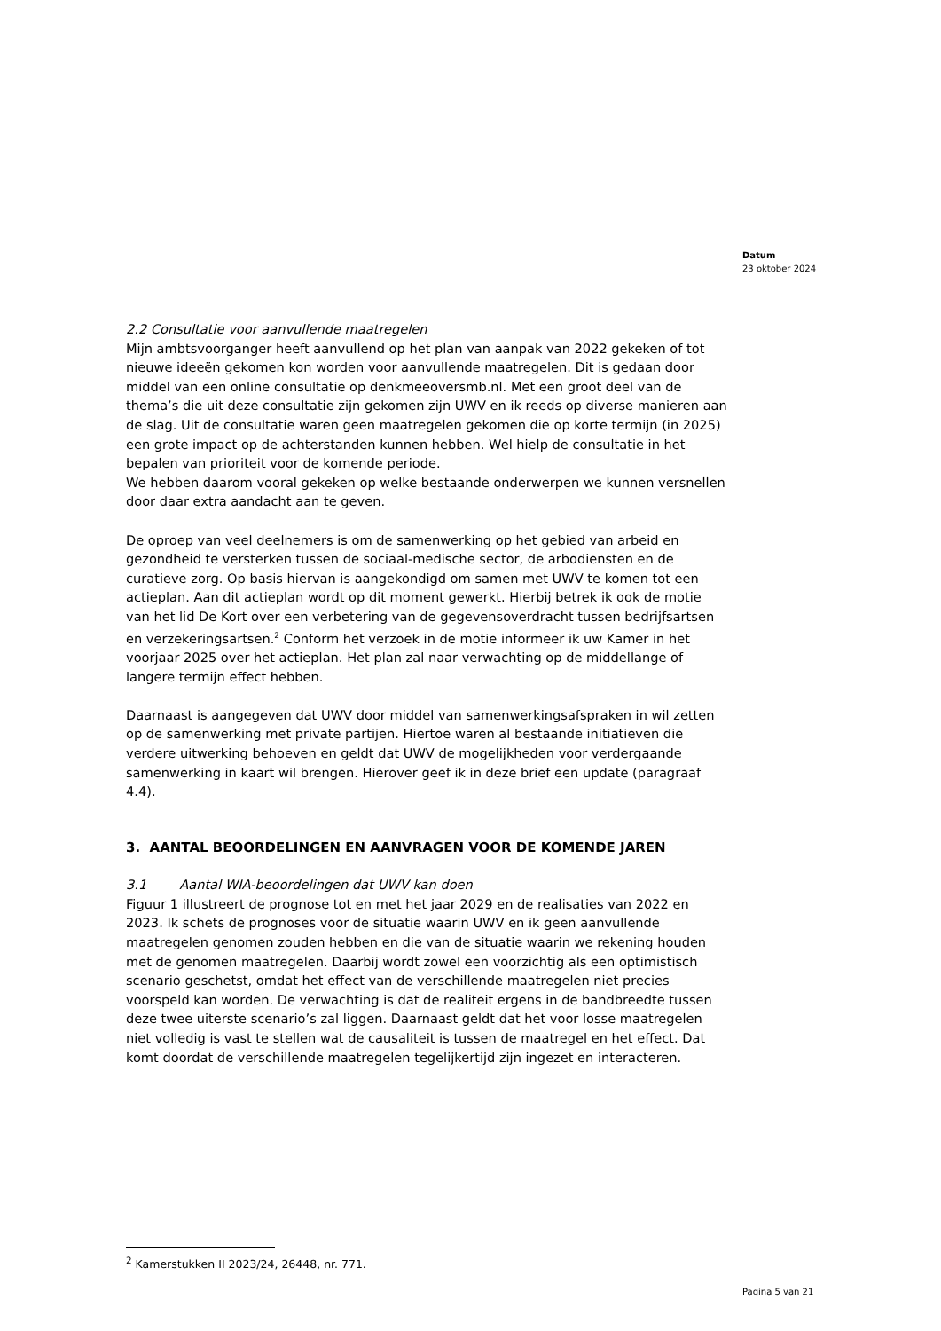Datum
23 oktober 2024
2.2 Consultatie voor aanvullende maatregelen
Mijn ambtsvoorganger heeft aanvullend op het plan van aanpak van 2022 gekeken of tot nieuwe ideeën gekomen kon worden voor aanvullende maatregelen. Dit is gedaan door middel van een online consultatie op denkmeeoversmb.nl. Met een groot deel van de thema’s die uit deze consultatie zijn gekomen zijn UWV en ik reeds op diverse manieren aan de slag. Uit de consultatie waren geen maatregelen gekomen die op korte termijn (in 2025) een grote impact op de achterstanden kunnen hebben. Wel hielp de consultatie in het bepalen van prioriteit voor de komende periode.
We hebben daarom vooral gekeken op welke bestaande onderwerpen we kunnen versnellen door daar extra aandacht aan te geven.
De oproep van veel deelnemers is om de samenwerking op het gebied van arbeid en gezondheid te versterken tussen de sociaal-medische sector, de arbodiensten en de curatieve zorg. Op basis hiervan is aangekondigd om samen met UWV te komen tot een actieplan. Aan dit actieplan wordt op dit moment gewerkt. Hierbij betrek ik ook de motie van het lid De Kort over een verbetering van de gegevensoverdracht tussen bedrijfsartsen en verzekeringsartsen.<sup>2</sup> Conform het verzoek in de motie informeer ik uw Kamer in het voorjaar 2025 over het actieplan. Het plan zal naar verwachting op de middellange of langere termijn effect hebben.
Daarnaast is aangegeven dat UWV door middel van samenwerkingsafspraken in wil zetten op de samenwerking met private partijen. Hiertoe waren al bestaande initiatieven die verdere uitwerking behoeven en geldt dat UWV de mogelijkheden voor verdergaande samenwerking in kaart wil brengen. Hierover geef ik in deze brief een update (paragraaf 4.4).
3. AANTAL BEOORDELINGEN EN AANVRAGEN VOOR DE KOMENDE JAREN
3.1 Aantal WIA-beoordelingen dat UWV kan doen
Figuur 1 illustreert de prognose tot en met het jaar 2029 en de realisaties van 2022 en 2023. Ik schets de prognoses voor de situatie waarin UWV en ik geen aanvullende maatregelen genomen zouden hebben en die van de situatie waarin we rekening houden met de genomen maatregelen. Daarbij wordt zowel een voorzichtig als een optimistisch scenario geschetst, omdat het effect van de verschillende maatregelen niet precies voorspeld kan worden. De verwachting is dat de realiteit ergens in de bandbreedte tussen deze twee uiterste scenario’s zal liggen. Daarnaast geldt dat het voor losse maatregelen niet volledig is vast te stellen wat de causaliteit is tussen de maatregel en het effect. Dat komt doordat de verschillende maatregelen tegelijkertijd zijn ingezet en interacteren.
<sup>2</sup> Kamerstukken II 2023/24, 26448, nr. 771.
Pagina 5 van 21